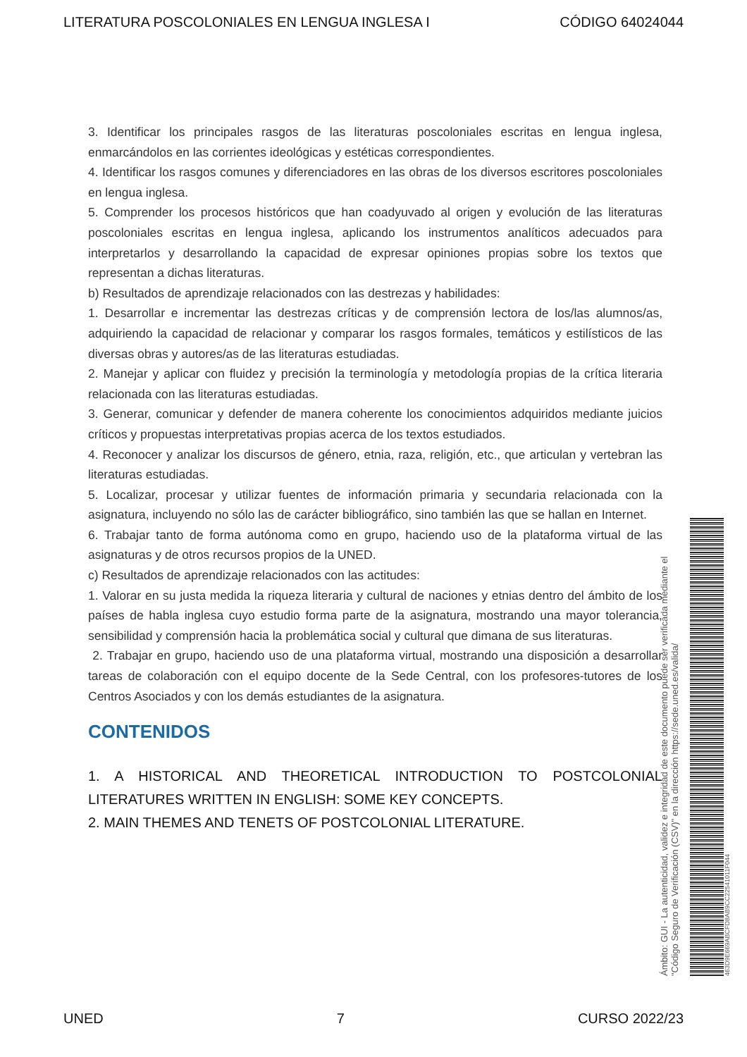LITERATURA POSCOLONIALES EN LENGUA INGLESA I CÓDIGO 64024044
3. Identificar los principales rasgos de las literaturas poscoloniales escritas en lengua inglesa, enmarcándolos en las corrientes ideológicas y estéticas correspondientes.
4. Identificar los rasgos comunes y diferenciadores en las obras de los diversos escritores poscoloniales en lengua inglesa.
5. Comprender los procesos históricos que han coadyuvado al origen y evolución de las literaturas poscoloniales escritas en lengua inglesa, aplicando los instrumentos analíticos adecuados para interpretarlos y desarrollando la capacidad de expresar opiniones propias sobre los textos que representan a dichas literaturas.
b) Resultados de aprendizaje relacionados con las destrezas y habilidades:
1. Desarrollar e incrementar las destrezas críticas y de comprensión lectora de los/las alumnos/as, adquiriendo la capacidad de relacionar y comparar los rasgos formales, temáticos y estilísticos de las diversas obras y autores/as de las literaturas estudiadas.
2. Manejar y aplicar con fluidez y precisión la terminología y metodología propias de la crítica literaria relacionada con las literaturas estudiadas.
3. Generar, comunicar y defender de manera coherente los conocimientos adquiridos mediante juicios críticos y propuestas interpretativas propias acerca de los textos estudiados.
4. Reconocer y analizar los discursos de género, etnia, raza, religión, etc., que articulan y vertebran las literaturas estudiadas.
5. Localizar, procesar y utilizar fuentes de información primaria y secundaria relacionada con la asignatura, incluyendo no sólo las de carácter bibliográfico, sino también las que se hallan en Internet.
6. Trabajar tanto de forma autónoma como en grupo, haciendo uso de la plataforma virtual de las asignaturas y de otros recursos propios de la UNED.
c) Resultados de aprendizaje relacionados con las actitudes:
1. Valorar en su justa medida la riqueza literaria y cultural de naciones y etnias dentro del ámbito de los países de habla inglesa cuyo estudio forma parte de la asignatura, mostrando una mayor tolerancia, sensibilidad y comprensión hacia la problemática social y cultural que dimana de sus literaturas.
2. Trabajar en grupo, haciendo uso de una plataforma virtual, mostrando una disposición a desarrollar tareas de colaboración con el equipo docente de la Sede Central, con los profesores-tutores de los Centros Asociados y con los demás estudiantes de la asignatura.
CONTENIDOS
1. A HISTORICAL AND THEORETICAL INTRODUCTION TO POSTCOLONIAL LITERATURES WRITTEN IN ENGLISH: SOME KEY CONCEPTS.
2. MAIN THEMES AND TENETS OF POSTCOLONIAL LITERATURE.
Ámbito: GUI - La autenticidad, validez e integridad de este documento puede ser verificada mediante el
"Código Seguro de Verificación (CSV)" en la dirección https://sede.uned.es/valida/
463D9E669ABCFD8AB9CC22541011F044
UNED 7 CURSO 2022/23